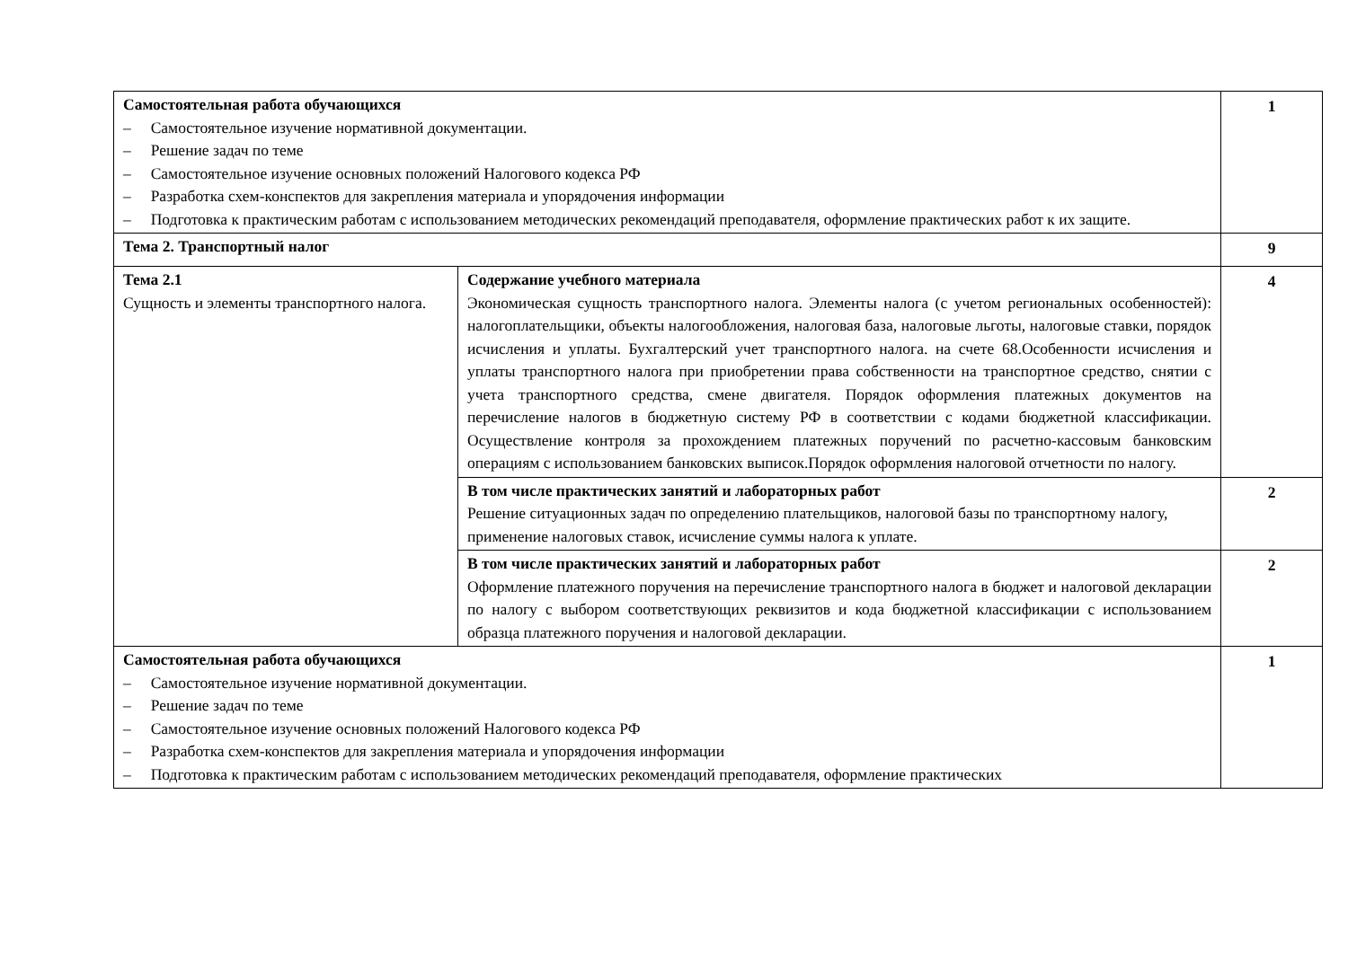| Самостоятельная работа обучающихся – Самостоятельное изучение нормативной документации. – Решение задач по теме – Самостоятельное изучение основных положений Налогового кодекса РФ – Разработка схем-конспектов для закрепления материала и упорядочения информации – Подготовка к практическим работам с использованием методических рекомендаций преподавателя, оформление практических работ к их защите. | | 1 |
| Тема 2. Транспортный налог | | 9 |
| Тема 2.1 Сущность и элементы транспортного налога. | Содержание учебного материала Экономическая сущность транспортного налога. Элементы налога (с учетом региональных особенностей): налогоплательщики, объекты налогообложения, налоговая база, налоговые льготы, налоговые ставки, порядок исчисления и уплаты. Бухгалтерский учет транспортного налога. на счете 68.Особенности исчисления и уплаты транспортного налога при приобретении права собственности на транспортное средство, снятии с учета транспортного средства, смене двигателя. Порядок оформления платежных документов на перечисление налогов в бюджетную систему РФ в соответствии с кодами бюджетной классификации. Осуществление контроля за прохождением платежных поручений по расчетно-кассовым банковским операциям с использованием банковских выписок.Порядок оформления налоговой отчетности по налогу. | 4 |
| | В том числе практических занятий и лабораторных работ Решение ситуационных задач по определению плательщиков, налоговой базы по транспортному налогу, применение налоговых ставок, исчисление суммы налога к уплате. | 2 |
| | В том числе практических занятий и лабораторных работ Оформление платежного поручения на перечисление транспортного налога в бюджет и налоговой декларации по налогу с выбором соответствующих реквизитов и кода бюджетной классификации с использованием образца платежного поручения и налоговой декларации. | 2 |
| Самостоятельная работа обучающихся – Самостоятельное изучение нормативной документации. – Решение задач по теме – Самостоятельное изучение основных положений Налогового кодекса РФ – Разработка схем-конспектов для закрепления материала и упорядочения информации – Подготовка к практическим работам с использованием методических рекомендаций преподавателя, оформление практических | | 1 |